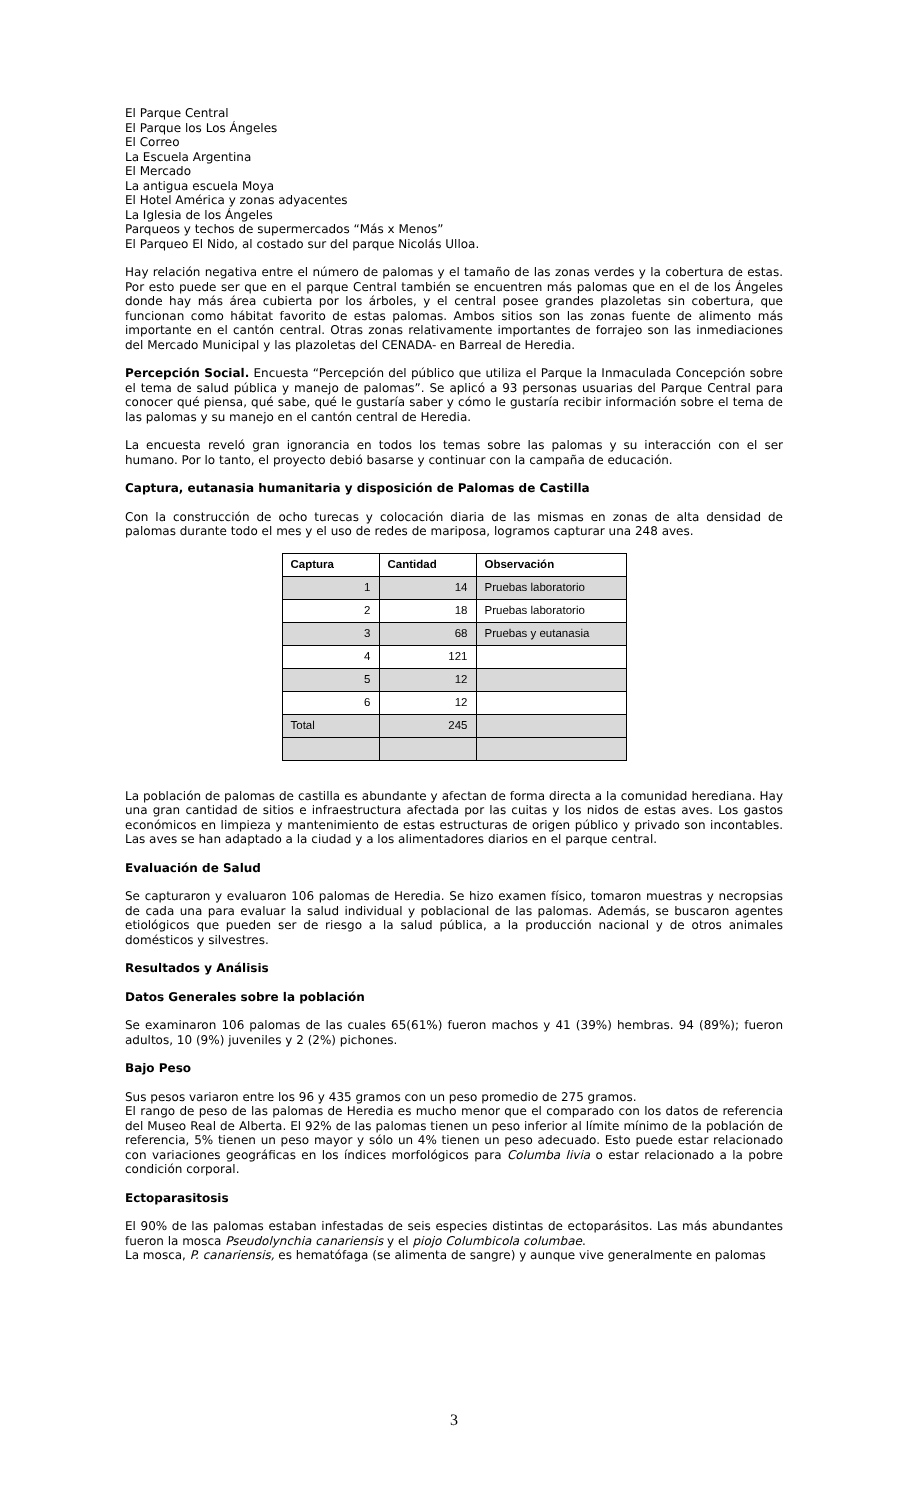El Parque Central
El Parque los Los Ángeles
El Correo
La Escuela Argentina
El Mercado
La antigua escuela Moya
El Hotel América y zonas adyacentes
La Iglesia de los Ángeles
Parqueos y techos de supermercados “Más x Menos”
El Parqueo El Nido, al costado sur del parque Nicolás Ulloa.
Hay relación negativa entre el número de palomas y el tamaño de las zonas verdes y la cobertura de estas. Por esto puede ser que en el parque Central también se encuentren más palomas que en el de los Ángeles donde hay más área cubierta por los árboles, y el central posee grandes plazoletas sin cobertura, que funcionan como hábitat favorito de estas palomas. Ambos sitios son las zonas fuente de alimento más importante en el cantón central. Otras zonas relativamente importantes de forrajeo son las inmediaciones del Mercado Municipal y las plazoletas del CENADA- en Barreal de Heredia.
Percepción Social. Encuesta “Percepción del público que utiliza el Parque la Inmaculada Concepción sobre el tema de salud pública y manejo de palomas”. Se aplicó a 93 personas usuarias del Parque Central para conocer qué piensa, qué sabe, qué le gustaría saber y cómo le gustaría recibir información sobre el tema de las palomas y su manejo en el cantón central de Heredia.
La encuesta reveló gran ignorancia en todos los temas sobre las palomas y su interacción con el ser humano. Por lo tanto, el proyecto debió basarse y continuar con la campaña de educación.
Captura, eutanasia humanitaria y disposición de Palomas de Castilla
Con la construcción de ocho turecas y colocación diaria de las mismas en zonas de alta densidad de palomas durante todo el mes y el uso de redes de mariposa, logramos capturar una 248 aves.
| Captura | Cantidad | Observación |
| --- | --- | --- |
| 1 | 14 | Pruebas laboratorio |
| 2 | 18 | Pruebas laboratorio |
| 3 | 68 | Pruebas y eutanasia |
| 4 | 121 | |
| 5 | 12 | |
| 6 | 12 | |
| Total | 245 | |
La población de palomas de castilla es abundante y afectan de forma directa a la comunidad herediana. Hay una gran cantidad de sitios e infraestructura afectada por las cuitas y los nidos de estas aves. Los gastos económicos en limpieza y mantenimiento de estas estructuras de origen público y privado son incontables. Las aves se han adaptado a la ciudad y a los alimentadores diarios en el parque central.
Evaluación de Salud
Se capturaron y evaluaron 106 palomas de Heredia. Se hizo examen físico, tomaron muestras y necropsias de cada una para evaluar la salud individual y poblacional de las palomas. Además, se buscaron agentes etiológicos que pueden ser de riesgo a la salud pública, a la producción nacional y de otros animales domésticos y silvestres.
Resultados y Análisis
Datos Generales sobre la población
Se examinaron 106 palomas de las cuales 65(61%) fueron machos y 41 (39%) hembras. 94 (89%); fueron adultos, 10 (9%) juveniles y 2 (2%) pichones.
Bajo Peso
Sus pesos variaron entre los 96 y 435 gramos con un peso promedio de 275 gramos.
El rango de peso de las palomas de Heredia es mucho menor que el comparado con los datos de referencia del Museo Real de Alberta. El 92% de las palomas tienen un peso inferior al límite mínimo de la población de referencia, 5% tienen un peso mayor y sólo un 4% tienen un peso adecuado. Esto puede estar relacionado con variaciones geográficas en los índices morfológicos para Columba livia o estar relacionado a la pobre condición corporal.
Ectoparasitosis
El 90% de las palomas estaban infestadas de seis especies distintas de ectoparásitos. Las más abundantes fueron la mosca Pseudolynchia canariensis y el piojo Columbicola columbae.
La mosca, P. canariensis, es hematófaga (se alimenta de sangre) y aunque vive generalmente en palomas
3